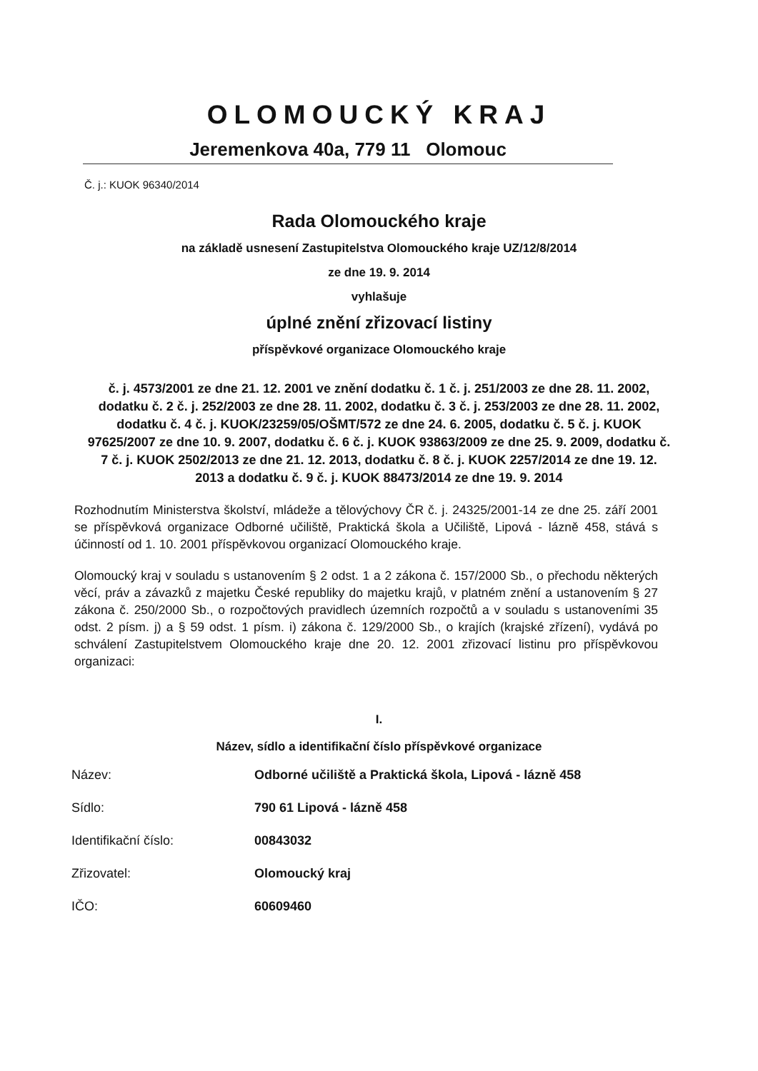OLOMOUCKÝ KRAJ
Jeremenkova 40a, 779 11 Olomouc
Č. j.: KUOK 96340/2014
Rada Olomouckého kraje
na základě usnesení Zastupitelstva Olomouckého kraje UZ/12/8/2014
ze dne 19. 9. 2014
vyhlašuje
úplné znění zřizovací listiny
příspěvkové organizace Olomouckého kraje
č. j. 4573/2001 ze dne 21. 12. 2001 ve znění dodatku č. 1 č. j. 251/2003 ze dne 28. 11. 2002, dodatku č. 2 č. j. 252/2003 ze dne 28. 11. 2002, dodatku č. 3 č. j. 253/2003 ze dne 28. 11. 2002, dodatku č. 4 č. j. KUOK/23259/05/OŠMT/572 ze dne 24. 6. 2005, dodatku č. 5 č. j. KUOK 97625/2007 ze dne 10. 9. 2007, dodatku č. 6 č. j. KUOK 93863/2009 ze dne 25. 9. 2009, dodatku č. 7 č. j. KUOK 2502/2013 ze dne 21. 12. 2013, dodatku č. 8 č. j. KUOK 2257/2014 ze dne 19. 12. 2013 a dodatku č. 9 č. j. KUOK 88473/2014 ze dne 19. 9. 2014
Rozhodnutím Ministerstva školství, mládeže a tělovýchovy ČR č. j. 24325/2001-14 ze dne 25. září 2001 se příspěvková organizace Odborné učiliště, Praktická škola a Učiliště, Lipová - lázně 458, stává s účinností od 1. 10. 2001 příspěvkovou organizací Olomouckého kraje.
Olomoucký kraj v souladu s ustanovením § 2 odst. 1 a 2 zákona č. 157/2000 Sb., o přechodu některých věcí, práv a závazků z majetku České republiky do majetku krajů, v platném znění a ustanovením § 27 zákona č. 250/2000 Sb., o rozpočtových pravidlech územních rozpočtů a v souladu s ustanoveními 35 odst. 2 písm. j) a § 59 odst. 1 písm. i) zákona č. 129/2000 Sb., o krajích (krajské zřízení), vydává po schválení Zastupitelstvem Olomouckého kraje dne 20. 12. 2001 zřizovací listinu pro příspěvkovou organizaci:
I.
Název, sídlo a identifikační číslo příspěvkové organizace
Název: Odborné učiliště a Praktická škola, Lipová - lázně 458
Sídlo: 790 61 Lipová - lázně 458
Identifikační číslo: 00843032
Zřizovatel: Olomoucký kraj
IČO: 60609460